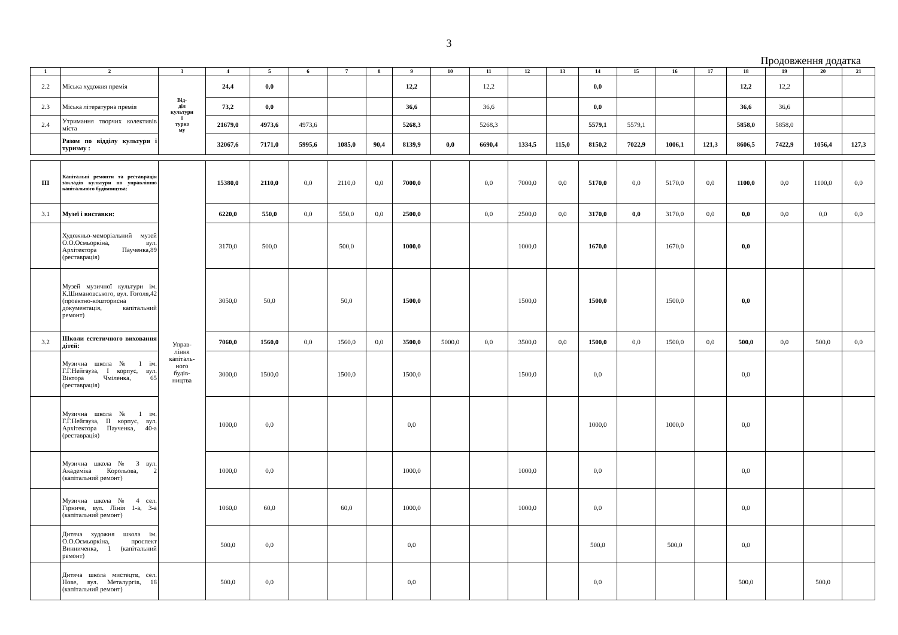3
Продовження додатка
| 1 | 2 | 3 | 4 | 5 | 6 | 7 | 8 | 9 | 10 | 11 | 12 | 13 | 14 | 15 | 16 | 17 | 18 | 19 | 20 | 21 |
| --- | --- | --- | --- | --- | --- | --- | --- | --- | --- | --- | --- | --- | --- | --- | --- | --- | --- | --- | --- | --- |
| 2.2 | Міська художня премія | Від- діл культури і туриз му | 24,4 | 0,0 | | | | 12,2 | | 12,2 | | | 0,0 | | | | 12,2 | 12,2 | | |
| 2.3 | Міська літературна премія | | 73,2 | 0,0 | | | | 36,6 | | 36,6 | | | 0,0 | | | | 36,6 | 36,6 | | |
| 2.4 | Утримання творчих колективів міста | | 21679,0 | 4973,6 | 4973,6 | | | 5268,3 | | 5268,3 | | | 5579,1 | 5579,1 | | | 5858,0 | 5858,0 | | |
| | Разом по відділу культури і туризму : | | 32067,6 | 7171,0 | 5995,6 | 1085,0 | 90,4 | 8139,9 | 0,0 | 6690,4 | 1334,5 | 115,0 | 8150,2 | 7022,9 | 1006,1 | 121,3 | 8606,5 | 7422,9 | 1056,4 | 127,3 |
| III | Капітальні ремонти та реставрація закладів культури по управлінню капітального будівництва: | Управ- ління капіталь- ного будів- ництва | 15380,0 | 2110,0 | 0,0 | 2110,0 | 0,0 | 7000,0 | | 0,0 | 7000,0 | 0,0 | 5170,0 | 0,0 | 5170,0 | 0,0 | 1100,0 | 0,0 | 1100,0 | 0,0 |
| 3.1 | Музеї і виставки: | | 6220,0 | 550,0 | 0,0 | 550,0 | 0,0 | 2500,0 | | 0,0 | 2500,0 | 0,0 | 3170,0 | 0,0 | 3170,0 | 0,0 | 0,0 | 0,0 | 0,0 | 0,0 |
| | Художньо-меморіальний музей О.О.Осмьоркіна, вул. Архітектора Паученка,89 (реставрація) | | 3170,0 | 500,0 | | 500,0 | | 1000,0 | | | 1000,0 | | 1670,0 | | 1670,0 | | 0,0 | | | |
| | Музей музичної культури ім. К.Шимановського, вул. Гоголя,42 (проектно-кошторисна документація, капітальний ремонт) | | 3050,0 | 50,0 | | 50,0 | | 1500,0 | | | 1500,0 | | 1500,0 | | 1500,0 | | 0,0 | | | |
| 3.2 | Школи естетичного виховання дітей: | | 7060,0 | 1560,0 | 0,0 | 1560,0 | 0,0 | 3500,0 | 5000,0 | 0,0 | 3500,0 | 0,0 | 1500,0 | 0,0 | 1500,0 | 0,0 | 500,0 | 0,0 | 500,0 | 0,0 |
| | Музична школа № 1 ім. Г.Г.Нейгауза, І корпус, вул. Віктора Чміленка, 65 (реставрація) | | 3000,0 | 1500,0 | | 1500,0 | | 1500,0 | | | 1500,0 | | 0,0 | | | | 0,0 | | | |
| | Музична школа № 1 ім. Г.Г.Нейгауза, ІІ корпус, вул. Архітектора Паученка, 40-а (реставрація) | | 1000,0 | 0,0 | | | | 0,0 | | | | | 1000,0 | | 1000,0 | | 0,0 | | | |
| | Музична школа № 3 вул. Академіка Корольова, 2 (капітальний ремонт) | | 1000,0 | 0,0 | | | | 1000,0 | | | 1000,0 | | 0,0 | | | | 0,0 | | | |
| | Музична школа № 4 сел. Гірниче, вул. Лінія 1-а, 3-а (капітальний ремонт) | | 1060,0 | 60,0 | | 60,0 | | 1000,0 | | | 1000,0 | | 0,0 | | | | 0,0 | | | |
| | Дитяча художня школа ім. О.О.Осмьоркіна, проспект Винниченка, 1 (капітальний ремонт) | | 500,0 | 0,0 | | | | 0,0 | | | | | 500,0 | | 500,0 | | 0,0 | | | |
| | Дитяча школа мистецтв, сел. Нове, вул. Металургів, 18 (капітальний ремонт) | | 500,0 | 0,0 | | | | 0,0 | | | | | 0,0 | | | | 500,0 | | 500,0 | |